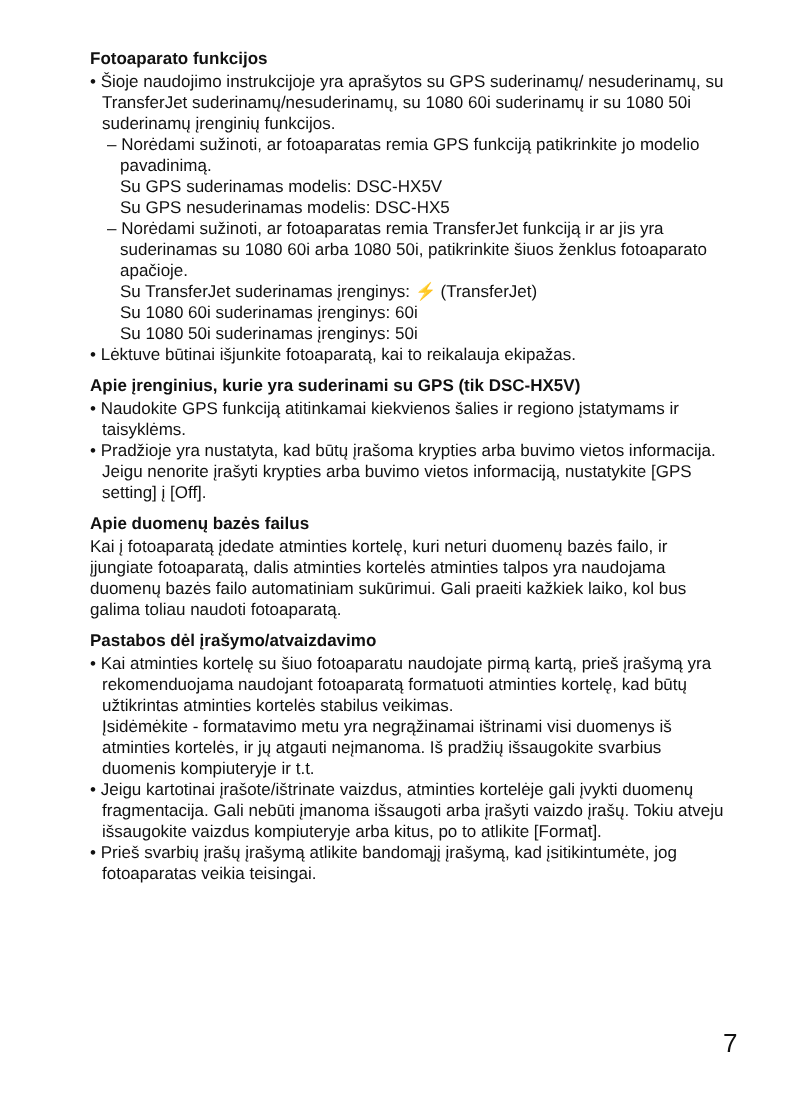Fotoaparato funkcijos
• Šioje naudojimo instrukcijoje yra aprašytos su GPS suderinamų/ nesuderinamų, su TransferJet suderinamų/nesuderinamų, su 1080 60i suderinamų ir su 1080 50i suderinamų įrenginių funkcijos.
– Norėdami sužinoti, ar fotoaparatas remia GPS funkciją patikrinkite jo modelio pavadinimą.
Su GPS suderinamas modelis: DSC-HX5V
Su GPS nesuderinamas modelis: DSC-HX5
– Norėdami sužinoti, ar fotoaparatas remia TransferJet funkciją ir ar jis yra suderinamas su 1080 60i arba 1080 50i, patikrinkite šiuos ženklus fotoaparato apačioje.
Su TransferJet suderinamas įrenginys: ⚡ (TransferJet)
Su 1080 60i suderinamas įrenginys: 60i
Su 1080 50i suderinamas įrenginys: 50i
• Lėktuve būtinai išjunkite fotoaparatą, kai to reikalauja ekipažas.
Apie įrenginius, kurie yra suderinami su GPS (tik DSC-HX5V)
• Naudokite GPS funkciją atitinkamai kiekvienos šalies ir regiono įstatymams ir taisyklėms.
• Pradžioje yra nustatyta, kad būtų įrašoma krypties arba buvimo vietos informacija. Jeigu nenorite įrašyti krypties arba buvimo vietos informaciją, nustatykite [GPS setting] į [Off].
Apie duomenų bazės failus
Kai į fotoaparatą įdedate atminties kortelę, kuri neturi duomenų bazės failo, ir įjungiate fotoaparatą, dalis atminties kortelės atminties talpos yra naudojama duomenų bazės failo automatiniam sukūrimui. Gali praeiti kažkiek laiko, kol bus galima toliau naudoti fotoaparatą.
Pastabos dėl įrašymo/atvaizdavimo
• Kai atminties kortelę su šiuo fotoaparatu naudojate pirmą kartą, prieš įrašymą yra rekomenduojama naudojant fotoaparatą formatuoti atminties kortelę, kad būtų užtikrintas atminties kortelės stabilus veikimas.
Įsidėmėkite - formatavimo metu yra negrąžinamai ištrinami visi duomenys iš atminties kortelės, ir jų atgauti neįmanoma. Iš pradžių išsaugokite svarbius duomenis kompiuteryje ir t.t.
• Jeigu kartotinai įrašote/ištrinate vaizdus, atminties kortelėje gali įvykti duomenų fragmentacija. Gali nebūti įmanoma išsaugoti arba įrašyti vaizdo įrašų. Tokiu atveju išsaugokite vaizdus kompiuteryje arba kitus, po to atlikite [Format].
• Prieš svarbių įrašų įrašymą atlikite bandomąjį įrašymą, kad įsitikintumėte, jog fotoaparatas veikia teisingai.
7